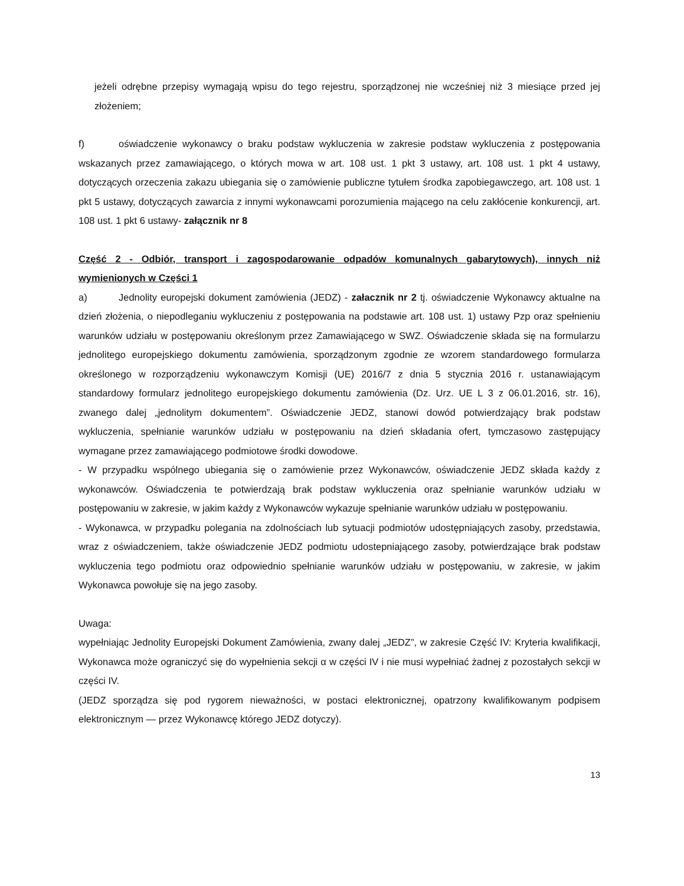jeżeli odrębne przepisy wymagają wpisu do tego rejestru, sporządzonej nie wcześniej niż 3 miesiące przed jej złożeniem;
f) oświadczenie wykonawcy o braku podstaw wykluczenia w zakresie podstaw wykluczenia z postępowania wskazanych przez zamawiającego, o których mowa w art. 108 ust. 1 pkt 3 ustawy, art. 108 ust. 1 pkt 4 ustawy, dotyczących orzeczenia zakazu ubiegania się o zamówienie publiczne tytułem środka zapobiegawczego, art. 108 ust. 1 pkt 5 ustawy, dotyczących zawarcia z innymi wykonawcami porozumienia mającego na celu zakłócenie konkurencji, art. 108 ust. 1 pkt 6 ustawy- załącznik nr 8
Część 2 - Odbiór, transport i zagospodarowanie odpadów komunalnych gabarytowych), innych niż wymienionych w Części 1
a) Jednolity europejski dokument zamówienia (JEDZ) - załacznik nr 2 tj. oświadczenie Wykonawcy aktualne na dzień złożenia, o niepodleganiu wykluczeniu z postępowania na podstawie art. 108 ust. 1) ustawy Pzp oraz spełnieniu warunków udziału w postępowaniu określonym przez Zamawiającego w SWZ. Oświadczenie składa się na formularzu jednolitego europejskiego dokumentu zamówienia, sporządzonym zgodnie ze wzorem standardowego formularza określonego w rozporządzeniu wykonawczym Komisji (UE) 2016/7 z dnia 5 stycznia 2016 r. ustanawiającym standardowy formularz jednolitego europejskiego dokumentu zamówienia (Dz. Urz. UE L 3 z 06.01.2016, str. 16), zwanego dalej „jednolitym dokumentem”. Oświadczenie JEDZ, stanowi dowód potwierdzający brak podstaw wykluczenia, spełnianie warunków udziału w postępowaniu na dzień składania ofert, tymczasowo zastępujący wymagane przez zamawiającego podmiotowe środki dowodowe.
- W przypadku wspólnego ubiegania się o zamówienie przez Wykonawców, oświadczenie JEDZ składa każdy z wykonawców. Oświadczenia te potwierdzają brak podstaw wykluczenia oraz spełnianie warunków udziału w postępowaniu w zakresie, w jakim każdy z Wykonawców wykazuje spełnianie warunków udziału w postępowaniu.
- Wykonawca, w przypadku polegania na zdolnościach lub sytuacji podmiotów udostępniających zasoby, przedstawia, wraz z oświadczeniem, także oświadczenie JEDZ podmiotu udostepniającego zasoby, potwierdzające brak podstaw wykluczenia tego podmiotu oraz odpowiednio spełnianie warunków udziału w postępowaniu, w zakresie, w jakim Wykonawca powołuje się na jego zasoby.
Uwaga:
wypełniając Jednolity Europejski Dokument Zamówienia, zwany dalej „JEDZ”, w zakresie Część IV: Kryteria kwalifikacji, Wykonawca może ograniczyć się do wypełnienia sekcji α w części IV i nie musi wypełniać żadnej z pozostałych sekcji w części IV.
(JEDZ sporządza się pod rygorem nieważności, w postaci elektronicznej, opatrzony kwalifikowanym podpisem elektronicznym — przez Wykonawcę którego JEDZ dotyczy).
13